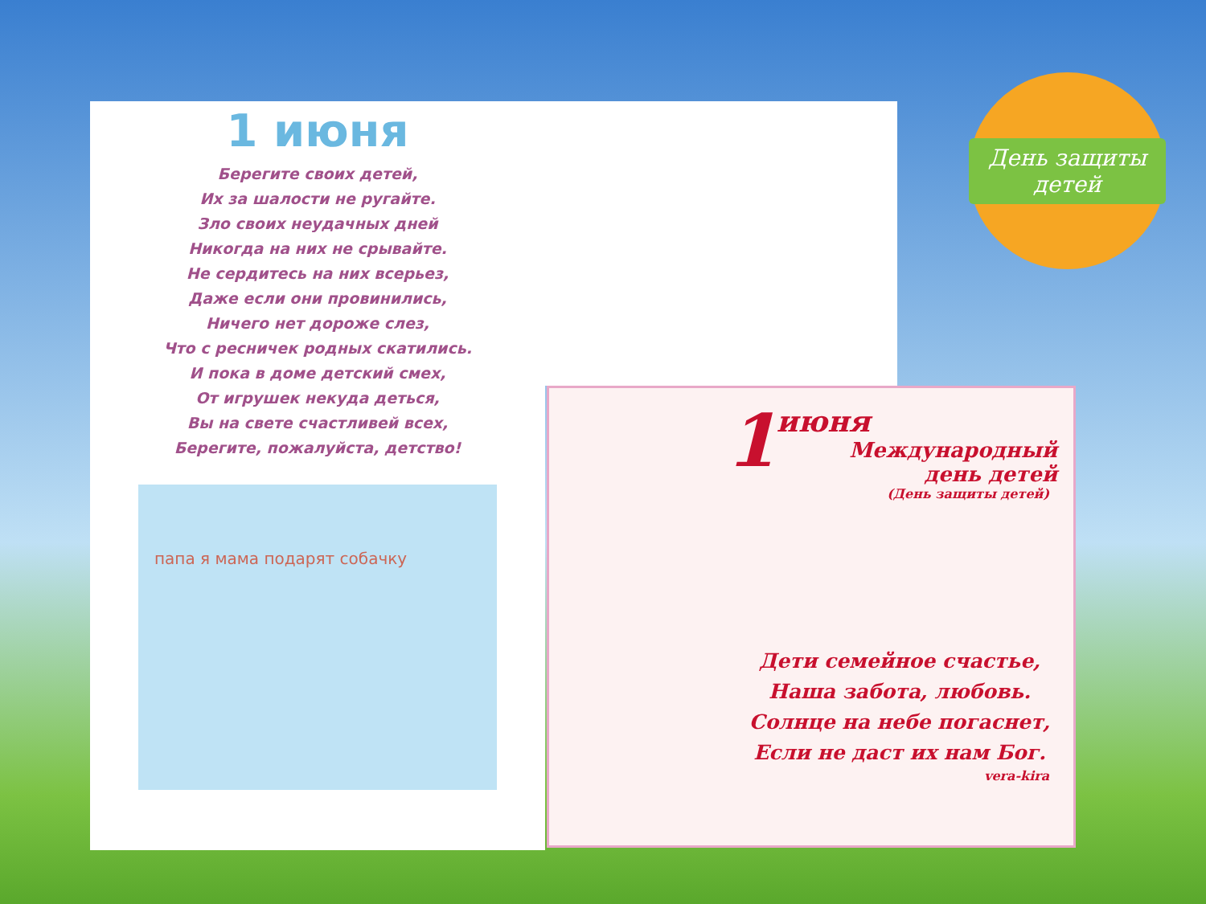День защиты детей
1 июня
Берегите своих детей,
Их за шалости не ругайте.
Зло своих неудачных дней
Никогда на них не срывайте.
Не сердитесь на них всерьез,
Даже если они провинились,
Ничего нет дороже слез,
Что с ресничек родных скатились.
И пока в доме детский смех,
От игрушек некуда деться,
Вы на свете счастливей всех,
Берегите, пожалуйста, детство!
папа я мама подарят собачку
1
июня
Международный
день детей
(День защиты детей)
Дети семейное счастье,
Наша забота, любовь.
Солнце на небе погаснет,
Если не даст их нам Бог.
vera-kira